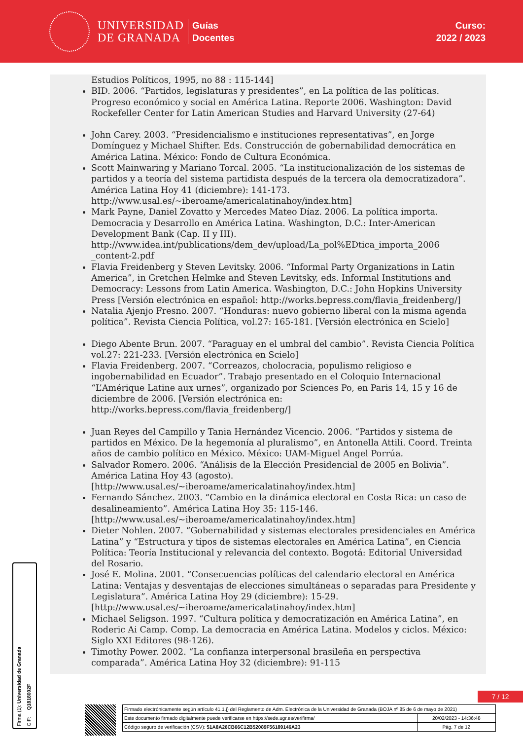UNIVERSIDAD
DE GRANADA
Guías
Docentes
Curso:
2022 / 2023
Estudios Políticos, 1995, no 88 : 115-144]
BID. 2006. “Partidos, legislaturas y presidentes”, en La política de las políticas. Progreso económico y social en América Latina. Reporte 2006. Washington: David Rockefeller Center for Latin American Studies and Harvard University (27-64)
John Carey. 2003. “Presidencialismo e instituciones representativas”, en Jorge Domínguez y Michael Shifter. Eds. Construcción de gobernabilidad democrática en América Latina. México: Fondo de Cultura Económica.
Scott Mainwaring y Mariano Torcal. 2005. “La institucionalización de los sistemas de partidos y a teoría del sistema partidista después de la tercera ola democratizadora”. América Latina Hoy 41 (diciembre): 141-173. http://www.usal.es/~iberoame/americalatinahoy/index.htm]
Mark Payne, Daniel Zovatto y Mercedes Mateo Díaz. 2006. La política importa. Democracia y Desarrollo en América Latina. Washington, D.C.: Inter-American Development Bank (Cap. II y III). http://www.idea.int/publications/dem_dev/upload/La_pol%EDtica_importa_2006 _content-2.pdf
Flavia Freidenberg y Steven Levitsky. 2006. “Informal Party Organizations in Latin America”, in Gretchen Helmke and Steven Levitsky, eds. Informal Institutions and Democracy: Lessons from Latin America. Washington, D.C.: John Hopkins University Press [Versión electrónica en español: http://works.bepress.com/flavia_freidenberg/]
Natalia Ajenjo Fresno. 2007. “Honduras: nuevo gobierno liberal con la misma agenda política”. Revista Ciencia Política, vol.27: 165-181. [Versión electrónica en Scielo]
Diego Abente Brun. 2007. “Paraguay en el umbral del cambio”. Revista Ciencia Política vol.27: 221-233. [Versión electrónica en Scielo]
Flavia Freidenberg. 2007. “Correazos, cholocracia, populismo religioso e ingobernabilidad en Ecuador”. Trabajo presentado en el Coloquio Internacional “L’Amérique Latine aux urnes”, organizado por Sciences Po, en Paris 14, 15 y 16 de diciembre de 2006. [Versión electrónica en: http://works.bepress.com/flavia_freidenberg/]
Juan Reyes del Campillo y Tania Hernández Vicencio. 2006. “Partidos y sistema de partidos en México. De la hegemonía al pluralismo”, en Antonella Attili. Coord. Treinta años de cambio político en México. México: UAM-Miguel Angel Porrúa.
Salvador Romero. 2006. “Análisis de la Elección Presidencial de 2005 en Bolivia”. América Latina Hoy 43 (agosto). [http://www.usal.es/~iberoame/americalatinahoy/index.htm]
Fernando Sánchez. 2003. “Cambio en la dinámica electoral en Costa Rica: un caso de desalineamiento”. América Latina Hoy 35: 115-146. [http://www.usal.es/~iberoame/americalatinahoy/index.htm]
Dieter Nohlen. 2007. “Gobernabilidad y sistemas electorales presidenciales en América Latina” y “Estructura y tipos de sistemas electorales en América Latina”, en Ciencia Política: Teoría Institucional y relevancia del contexto. Bogotá: Editorial Universidad del Rosario.
José E. Molina. 2001. “Consecuencias políticas del calendario electoral en América Latina: Ventajas y desventajas de elecciones simultáneas o separadas para Presidente y Legislatura”. América Latina Hoy 29 (diciembre): 15-29. [http://www.usal.es/~iberoame/americalatinahoy/index.htm]
Michael Seligson. 1997. “Cultura política y democratización en América Latina”, en Roderic Ai Camp. Comp. La democracia en América Latina. Modelos y ciclos. México: Siglo XXI Editores (98-126).
Timothy Power. 2002. “La confianza interpersonal brasileña en perspectiva comparada”. América Latina Hoy 32 (diciembre): 91-115
Firma (1): Universidad de Granada CIF: Q1818002F
7 / 12
| Firmado electrónicamente según artículo 41.1.j) del Reglamento de Adm. Electrónica de la Universidad de Granada (BOJA nº 85 de 6 de mayo de 2021) | |
| Este documento firmado digitalmente puede verificarse en https://sede.ugr.es/verifirma/ | 20/02/2023 - 14:36:48 |
| Código seguro de verificación (CSV): 51A8A26CB66C12B52089F56189146A23 | Pág. 7 de 12 |